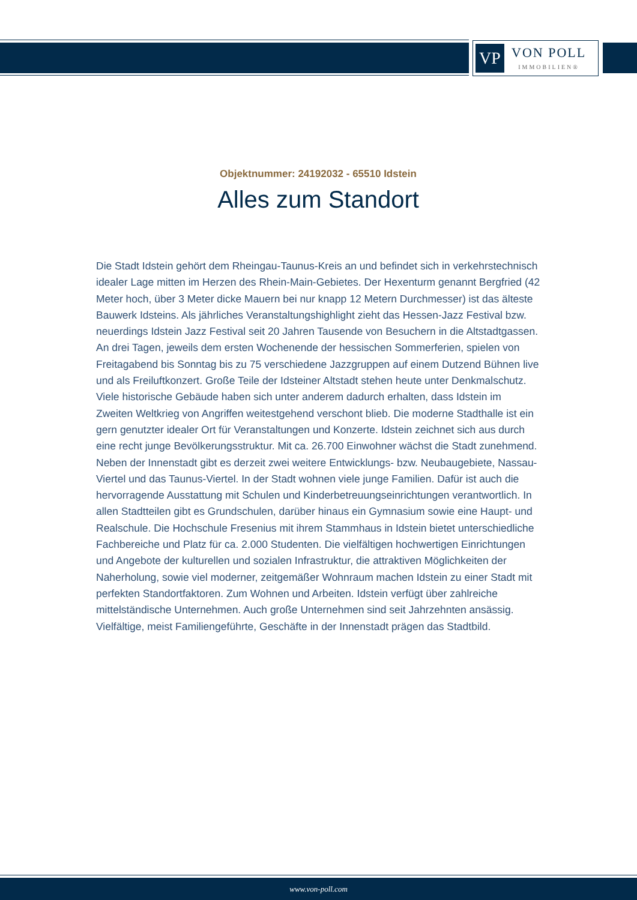VP
VON POLL
IMMOBILIEN®
Objektnummer: 24192032 - 65510 Idstein
Alles zum Standort
Die Stadt Idstein gehört dem Rheingau-Taunus-Kreis an und befindet sich in verkehrstechnisch idealer Lage mitten im Herzen des Rhein-Main-Gebietes. Der Hexenturm genannt Bergfried (42 Meter hoch, über 3 Meter dicke Mauern bei nur knapp 12 Metern Durchmesser) ist das älteste Bauwerk Idsteins. Als jährliches Veranstaltungshighlight zieht das Hessen-Jazz Festival bzw. neuerdings Idstein Jazz Festival seit 20 Jahren Tausende von Besuchern in die Altstadtgassen. An drei Tagen, jeweils dem ersten Wochenende der hessischen Sommerferien, spielen von Freitagabend bis Sonntag bis zu 75 verschiedene Jazzgruppen auf einem Dutzend Bühnen live und als Freiluftkonzert. Große Teile der Idsteiner Altstadt stehen heute unter Denkmalschutz. Viele historische Gebäude haben sich unter anderem dadurch erhalten, dass Idstein im Zweiten Weltkrieg von Angriffen weitestgehend verschont blieb. Die moderne Stadthalle ist ein gern genutzter idealer Ort für Veranstaltungen und Konzerte. Idstein zeichnet sich aus durch eine recht junge Bevölkerungsstruktur. Mit ca. 26.700 Einwohner wächst die Stadt zunehmend. Neben der Innenstadt gibt es derzeit zwei weitere Entwicklungs- bzw. Neubaugebiete, Nassau-Viertel und das Taunus-Viertel. In der Stadt wohnen viele junge Familien. Dafür ist auch die hervorragende Ausstattung mit Schulen und Kinderbetreuungseinrichtungen verantwortlich. In allen Stadtteilen gibt es Grundschulen, darüber hinaus ein Gymnasium sowie eine Haupt- und Realschule. Die Hochschule Fresenius mit ihrem Stammhaus in Idstein bietet unterschiedliche Fachbereiche und Platz für ca. 2.000 Studenten. Die vielfältigen hochwertigen Einrichtungen und Angebote der kulturellen und sozialen Infrastruktur, die attraktiven Möglichkeiten der Naherholung, sowie viel moderner, zeitgemäßer Wohnraum machen Idstein zu einer Stadt mit perfekten Standortfaktoren. Zum Wohnen und Arbeiten. Idstein verfügt über zahlreiche mittelständische Unternehmen. Auch große Unternehmen sind seit Jahrzehnten ansässig. Vielfältige, meist Familiengeführte, Geschäfte in der Innenstadt prägen das Stadtbild.
www.von-poll.com